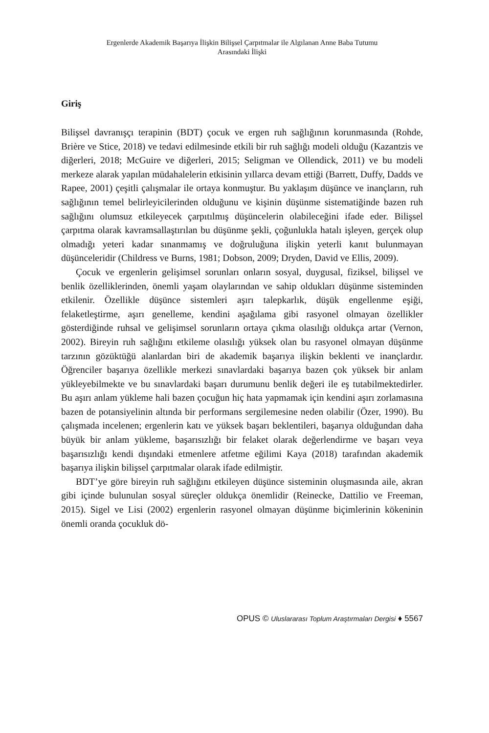Ergenlerde Akademik Başarıya İlişkin Bilişsel Çarpıtmalar ile Algılanan Anne Baba Tutumu
Arasındaki İlişki
Giriş
Bilişsel davranışçı terapinin (BDT) çocuk ve ergen ruh sağlığının korunmasında (Rohde, Brière ve Stice, 2018) ve tedavi edilmesinde etkili bir ruh sağlığı modeli olduğu (Kazantzis ve diğerleri, 2018; McGuire ve diğerleri, 2015; Seligman ve Ollendick, 2011) ve bu modeli merkeze alarak yapılan müdahalelerin etkisinin yıllarca devam ettiği (Barrett, Duffy, Dadds ve Rapee, 2001) çeşitli çalışmalar ile ortaya konmuştur. Bu yaklaşım düşünce ve inançların, ruh sağlığının temel belirleyicilerinden olduğunu ve kişinin düşünme sistematiğinde bazen ruh sağlığını olumsuz etkileyecek çarpıtılmış düşüncelerin olabileceğini ifade eder. Bilişsel çarpıtma olarak kavramsallaştırılan bu düşünme şekli, çoğunlukla hatalı işleyen, gerçek olup olmadığı yeteri kadar sınanmamış ve doğruluğuna ilişkin yeterli kanıt bulunmayan düşünceleridir (Childress ve Burns, 1981; Dobson, 2009; Dryden, David ve Ellis, 2009).
Çocuk ve ergenlerin gelişimsel sorunları onların sosyal, duygusal, fiziksel, bilişsel ve benlik özelliklerinden, önemli yaşam olaylarından ve sahip oldukları düşünme sisteminden etkilenir. Özellikle düşünce sistemleri aşırı talepkarlık, düşük engellenme eşiği, felaketleştirme, aşırı genelleme, kendini aşağılama gibi rasyonel olmayan özellikler gösterdiğinde ruhsal ve gelişimsel sorunların ortaya çıkma olasılığı oldukça artar (Vernon, 2002). Bireyin ruh sağlığını etkileme olasılığı yüksek olan bu rasyonel olmayan düşünme tarzının gözüktüğü alanlardan biri de akademik başarıya ilişkin beklenti ve inançlardır. Öğrenciler başarıya özellikle merkezi sınavlardaki başarıya bazen çok yüksek bir anlam yükleyebilmekte ve bu sınavlardaki başarı durumunu benlik değeri ile eş tutabilmektedirler. Bu aşırı anlam yükleme hali bazen çocuğun hiç hata yapmamak için kendini aşırı zorlamasına bazen de potansiyelinin altında bir performans sergilemesine neden olabilir (Özer, 1990). Bu çalışmada incelenen; ergenlerin katı ve yüksek başarı beklentileri, başarıya olduğundan daha büyük bir anlam yükleme, başarısızlığı bir felaket olarak değerlendirme ve başarı veya başarısızlığı kendi dışındaki etmenlere atfetme eğilimi Kaya (2018) tarafından akademik başarıya ilişkin bilişsel çarpıtmalar olarak ifade edilmiştir.
BDT’ye göre bireyin ruh sağlığını etkileyen düşünce sisteminin oluşmasında aile, akran gibi içinde bulunulan sosyal süreçler oldukça önemlidir (Reinecke, Dattilio ve Freeman, 2015). Sigel ve Lisi (2002) ergenlerin rasyonel olmayan düşünme biçimlerinin kökeninin önemli oranda çocukluk dö-
OPUS © Uluslararası Toplum Araştırmaları Dergisi ♦ 5567